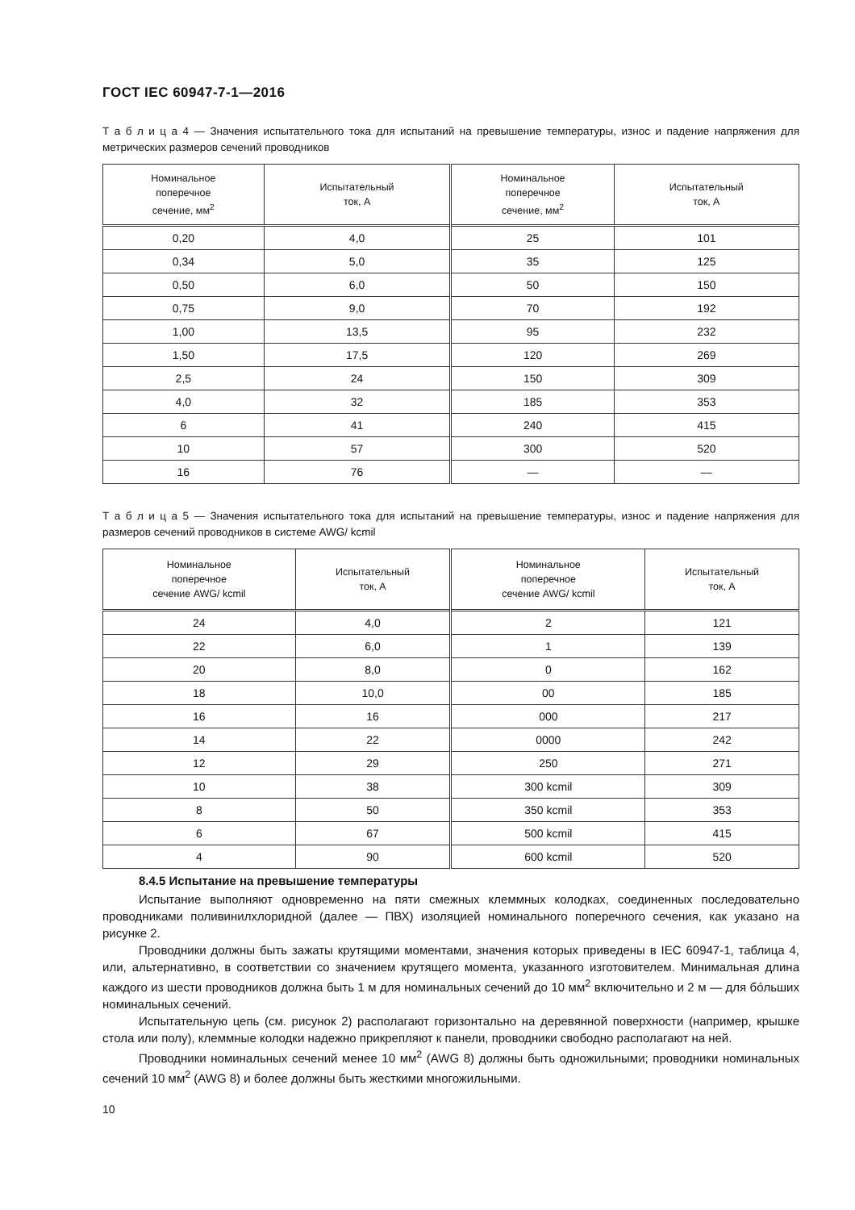ГОСТ IEC 60947-7-1—2016
Т а б л и ц а 4 — Значения испытательного тока для испытаний на превышение температуры, износ и падение напряжения для метрических размеров сечений проводников
| Номинальное поперечное сечение, мм<sup>2</sup> | Испытательный ток, А | Номинальное поперечное сечение, мм<sup>2</sup> | Испытательный ток, А |
| --- | --- | --- | --- |
| 0,20 | 4,0 | 25 | 101 |
| 0,34 | 5,0 | 35 | 125 |
| 0,50 | 6,0 | 50 | 150 |
| 0,75 | 9,0 | 70 | 192 |
| 1,00 | 13,5 | 95 | 232 |
| 1,50 | 17,5 | 120 | 269 |
| 2,5 | 24 | 150 | 309 |
| 4,0 | 32 | 185 | 353 |
| 6 | 41 | 240 | 415 |
| 10 | 57 | 300 | 520 |
| 16 | 76 | — | — |
Т а б л и ц а 5 — Значения испытательного тока для испытаний на превышение температуры, износ и падение напряжения для размеров сечений проводников в системе AWG/ kcmil
| Номинальное поперечное сечение AWG/ kcmil | Испытательный ток, А | Номинальное поперечное сечение AWG/ kcmil | Испытательный ток, А |
| --- | --- | --- | --- |
| 24 | 4,0 | 2 | 121 |
| 22 | 6,0 | 1 | 139 |
| 20 | 8,0 | 0 | 162 |
| 18 | 10,0 | 00 | 185 |
| 16 | 16 | 000 | 217 |
| 14 | 22 | 0000 | 242 |
| 12 | 29 | 250 | 271 |
| 10 | 38 | 300 kcmil | 309 |
| 8 | 50 | 350 kcmil | 353 |
| 6 | 67 | 500 kcmil | 415 |
| 4 | 90 | 600 kcmil | 520 |
8.4.5 Испытание на превышение температуры
Испытание выполняют одновременно на пяти смежных клеммных колодках, соединенных последовательно проводниками поливинилхлоридной (далее — ПВХ) изоляцией номинального поперечного сечения, как указано на рисунке 2.
Проводники должны быть зажаты крутящими моментами, значения которых приведены в IEC 60947-1, таблица 4, или, альтернативно, в соответствии со значением крутящего момента, указанного изготовителем. Минимальная длина каждого из шести проводников должна быть 1 м для номинальных сечений до 10 мм<sup>2</sup> включительно и 2 м — для бóльших номинальных сечений.
Испытательную цепь (см. рисунок 2) располагают горизонтально на деревянной поверхности (например, крышке стола или полу), клеммные колодки надежно прикрепляют к панели, проводники свободно располагают на ней.
Проводники номинальных сечений менее 10 мм<sup>2</sup> (AWG 8) должны быть одножильными; проводники номинальных сечений 10 мм<sup>2</sup> (AWG 8) и более должны быть жесткими многожильными.
10